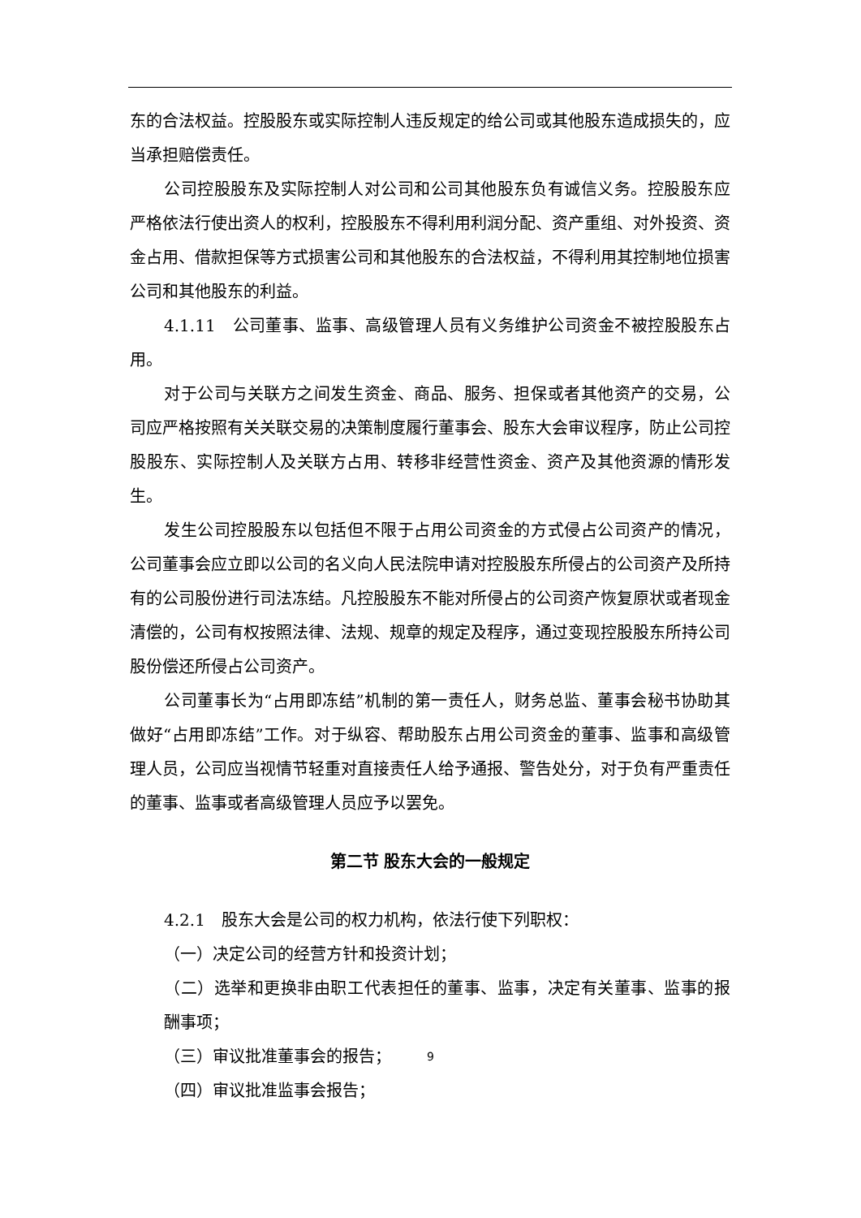东的合法权益。控股股东或实际控制人违反规定的给公司或其他股东造成损失的，应当承担赔偿责任。
公司控股股东及实际控制人对公司和公司其他股东负有诚信义务。控股股东应严格依法行使出资人的权利，控股股东不得利用利润分配、资产重组、对外投资、资金占用、借款担保等方式损害公司和其他股东的合法权益，不得利用其控制地位损害公司和其他股东的利益。
4.1.11　公司董事、监事、高级管理人员有义务维护公司资金不被控股股东占用。
对于公司与关联方之间发生资金、商品、服务、担保或者其他资产的交易，公司应严格按照有关关联交易的决策制度履行董事会、股东大会审议程序，防止公司控股股东、实际控制人及关联方占用、转移非经营性资金、资产及其他资源的情形发生。
发生公司控股股东以包括但不限于占用公司资金的方式侵占公司资产的情况，公司董事会应立即以公司的名义向人民法院申请对控股股东所侵占的公司资产及所持有的公司股份进行司法冻结。凡控股股东不能对所侵占的公司资产恢复原状或者现金清偿的，公司有权按照法律、法规、规章的规定及程序，通过变现控股股东所持公司股份偿还所侵占公司资产。
公司董事长为“占用即冻结”机制的第一责任人，财务总监、董事会秘书协助其做好“占用即冻结”工作。对于纵容、帮助股东占用公司资金的董事、监事和高级管理人员，公司应当视情节轻重对直接责任人给予通报、警告处分，对于负有严重责任的董事、监事或者高级管理人员应予以罢免。
第二节 股东大会的一般规定
4.2.1　股东大会是公司的权力机构，依法行使下列职权：
（一）决定公司的经营方针和投资计划；
（二）选举和更换非由职工代表担任的董事、监事，决定有关董事、监事的报酬事项；
（三）审议批准董事会的报告；
（四）审议批准监事会报告；
9